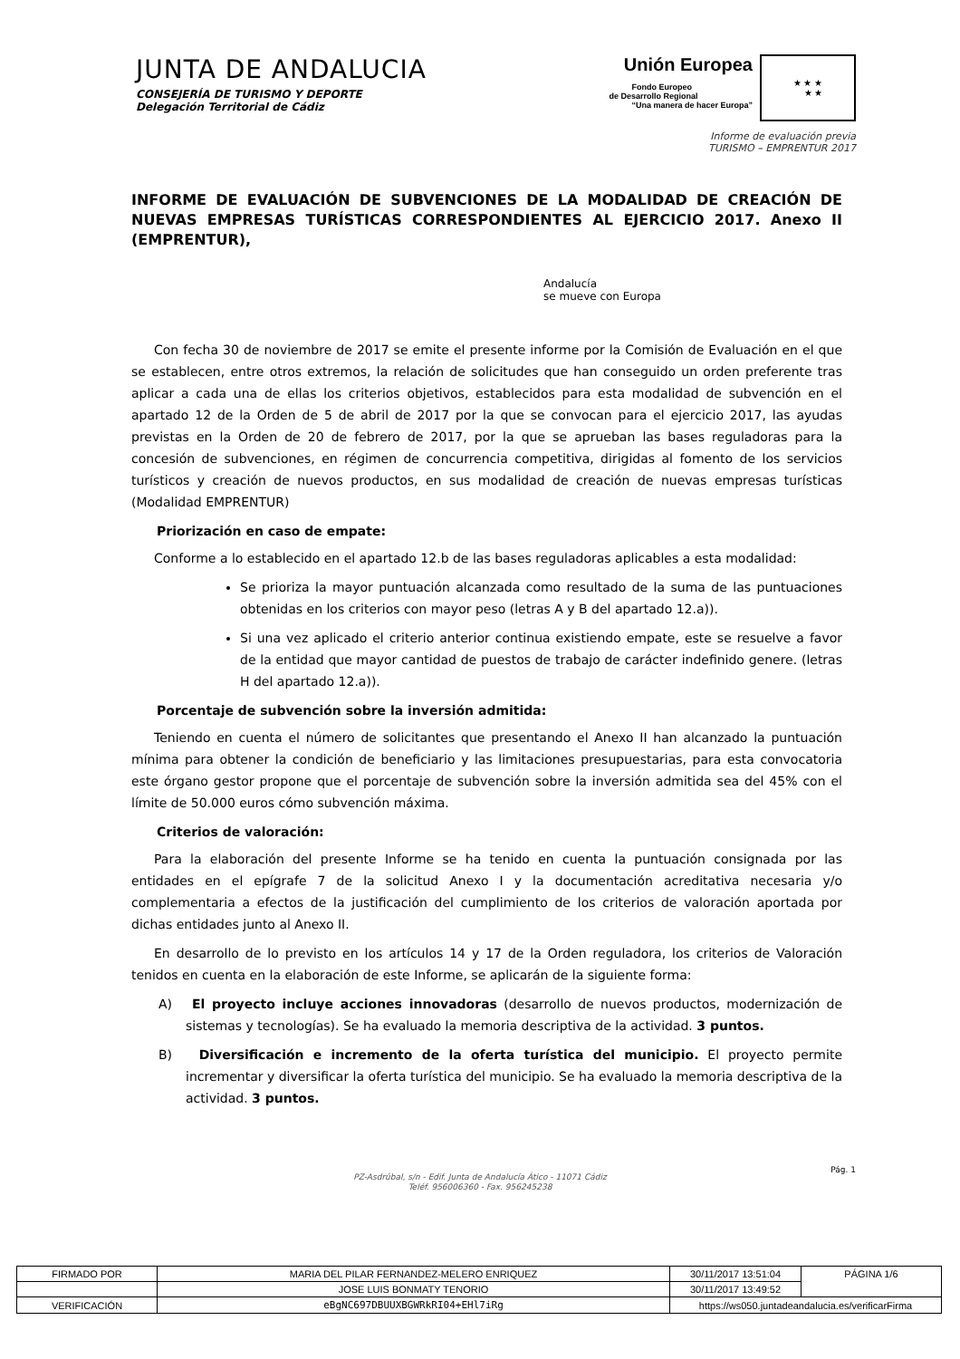JUNTA DE ANDALUCIA
CONSEJERÍA DE TURISMO Y DEPORTE
Delegación Territorial de Cádiz
Unión Europea
Fondo Europeo
de Desarrollo Regional
“Una manera de hacer Europa”
★ ★ ★
★ ★
Informe de evaluación previa
TURISMO – EMPRENTUR 2017
INFORME DE EVALUACIÓN DE SUBVENCIONES DE LA MODALIDAD DE CREACIÓN DE NUEVAS EMPRESAS TURÍSTICAS CORRESPONDIENTES AL EJERCICIO 2017. Anexo II (EMPRENTUR),
Andalucía
se mueve con Europa
Con fecha 30 de noviembre de 2017 se emite el presente informe por la Comisión de Evaluación en el que se establecen, entre otros extremos, la relación de solicitudes que han conseguido un orden preferente tras aplicar a cada una de ellas los criterios objetivos, establecidos para esta modalidad de subvención en el apartado 12 de la Orden de 5 de abril de 2017 por la que se convocan para el ejercicio 2017, las ayudas previstas en la Orden de 20 de febrero de 2017, por la que se aprueban las bases reguladoras para la concesión de subvenciones, en régimen de concurrencia competitiva, dirigidas al fomento de los servicios turísticos y creación de nuevos productos, en sus modalidad de creación de nuevas empresas turísticas (Modalidad EMPRENTUR)
Priorización en caso de empate:
Conforme a lo establecido en el apartado 12.b de las bases reguladoras aplicables a esta modalidad:
Se prioriza la mayor puntuación alcanzada como resultado de la suma de las puntuaciones obtenidas en los criterios con mayor peso (letras A y B del apartado 12.a)).
Si una vez aplicado el criterio anterior continua existiendo empate, este se resuelve a favor de la entidad que mayor cantidad de puestos de trabajo de carácter indefinido genere. (letras H del apartado 12.a)).
Porcentaje de subvención sobre la inversión admitida:
Teniendo en cuenta el número de solicitantes que presentando el Anexo II han alcanzado la puntuación mínima para obtener la condición de beneficiario y las limitaciones presupuestarias, para esta convocatoria este órgano gestor propone que el porcentaje de subvención sobre la inversión admitida sea del 45% con el límite de 50.000 euros cómo subvención máxima.
Criterios de valoración:
Para la elaboración del presente Informe se ha tenido en cuenta la puntuación consignada por las entidades en el epígrafe 7 de la solicitud Anexo I y la documentación acreditativa necesaria y/o complementaria a efectos de la justificación del cumplimiento de los criterios de valoración aportada por dichas entidades junto al Anexo II.
En desarrollo de lo previsto en los artículos 14 y 17 de la Orden reguladora, los criterios de Valoración tenidos en cuenta en la elaboración de este Informe, se aplicarán de la siguiente forma:
A) El proyecto incluye acciones innovadoras (desarrollo de nuevos productos, modernización de sistemas y tecnologías). Se ha evaluado la memoria descriptiva de la actividad. 3 puntos.
B) Diversificación e incremento de la oferta turística del municipio. El proyecto permite incrementar y diversificar la oferta turística del municipio. Se ha evaluado la memoria descriptiva de la actividad. 3 puntos.
PZ-Asdrúbal, s/n - Edif. Junta de Andalucía Ático - 11071 Cádiz
Teléf. 956006360 - Fax. 956245238
Pág. 1
| FIRMADO POR | MARIA DEL PILAR FERNANDEZ-MELERO ENRIQUEZ | | 30/11/2017 13:51:04 | PÁGINA 1/6 |
| | JOSE LUIS BONMATY TENORIO | | 30/11/2017 13:49:52 | |
| VERIFICACIÓN | eBgNC697DBUUXBGWRkRI04+EHl7iRg | https://ws050.juntadeandalucia.es/verificarFirma | | |